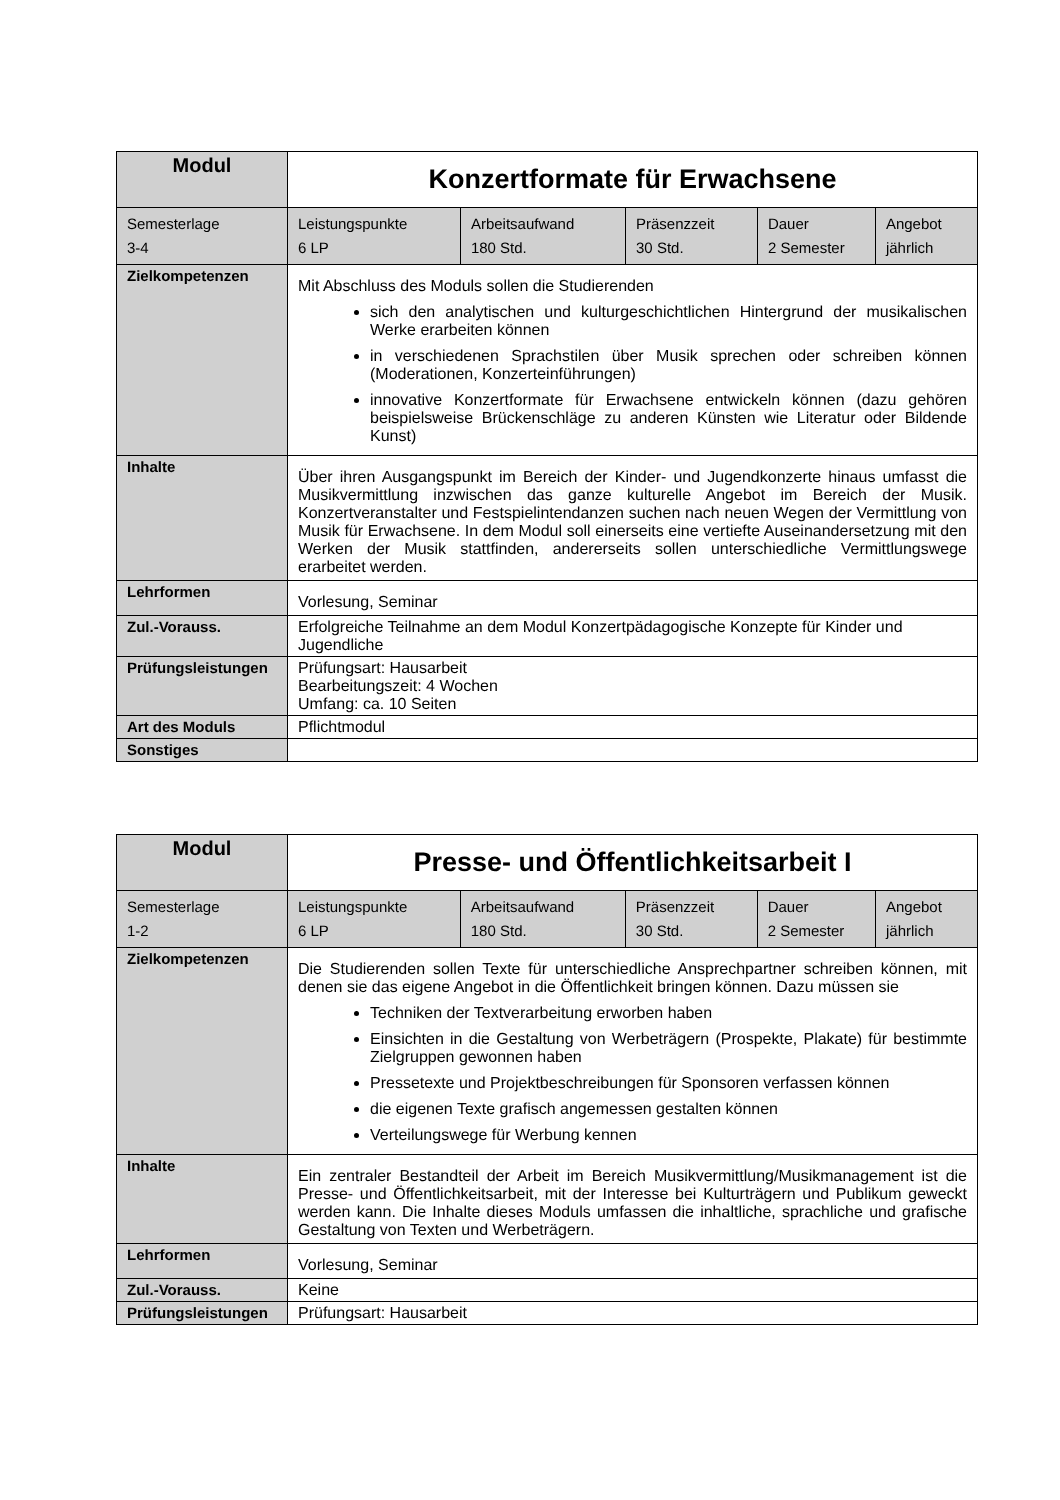| Modul | Konzertformate für Erwachsene | | | | |
| Semesterlage 3-4 | Leistungspunkte 6 LP | Arbeitsaufwand 180 Std. | Präsenzzeit 30 Std. | Dauer 2 Semester | Angebot jährlich |
| Zielkompetenzen | Mit Abschluss des Moduls sollen die Studierenden sich den analytischen und kulturgeschichtlichen Hintergrund der musikalischen Werke erarbeiten können in verschiedenen Sprachstilen über Musik sprechen oder schreiben können (Moderationen, Konzerteinführungen) innovative Konzertformate für Erwachsene entwickeln können (dazu gehören beispielsweise Brückenschläge zu anderen Künsten wie Literatur oder Bildende Kunst) | | | | |
| Inhalte | Über ihren Ausgangspunkt im Bereich der Kinder- und Jugendkonzerte hinaus umfasst die Musikvermittlung inzwischen das ganze kulturelle Angebot im Bereich der Musik. Konzertveranstalter und Festspielintendanzen suchen nach neuen Wegen der Vermittlung von Musik für Erwachsene. In dem Modul soll einerseits eine vertiefte Auseinandersetzung mit den Werken der Musik stattfinden, andererseits sollen unterschiedliche Vermittlungswege erarbeitet werden. | | | | |
| Lehrformen | Vorlesung, Seminar | | | | |
| Zul.-Vorauss. | Erfolgreiche Teilnahme an dem Modul Konzertpädagogische Konzepte für Kinder und Jugendliche | | | | |
| Prüfungsleistungen | Prüfungsart: Hausarbeit Bearbeitungszeit: 4 Wochen Umfang: ca. 10 Seiten | | | | |
| Art des Moduls | Pflichtmodul | | | | |
| Sonstiges | | | | | |
| Modul | Presse- und Öffentlichkeitsarbeit I | | | | |
| Semesterlage 1-2 | Leistungspunkte 6 LP | Arbeitsaufwand 180 Std. | Präsenzzeit 30 Std. | Dauer 2 Semester | Angebot jährlich |
| Zielkompetenzen | Die Studierenden sollen Texte für unterschiedliche Ansprechpartner schreiben können, mit denen sie das eigene Angebot in die Öffentlichkeit bringen können. Dazu müssen sie Techniken der Textverarbeitung erworben haben Einsichten in die Gestaltung von Werbeträgern (Prospekte, Plakate) für bestimmte Zielgruppen gewonnen haben Pressetexte und Projektbeschreibungen für Sponsoren verfassen können die eigenen Texte grafisch angemessen gestalten können Verteilungswege für Werbung kennen | | | | |
| Inhalte | Ein zentraler Bestandteil der Arbeit im Bereich Musikvermittlung/Musikmanagement ist die Presse- und Öffentlichkeitsarbeit, mit der Interesse bei Kulturträgern und Publikum geweckt werden kann. Die Inhalte dieses Moduls umfassen die inhaltliche, sprachliche und grafische Gestaltung von Texten und Werbeträgern. | | | | |
| Lehrformen | Vorlesung, Seminar | | | | |
| Zul.-Vorauss. | Keine | | | | |
| Prüfungsleistungen | Prüfungsart: Hausarbeit | | | | |